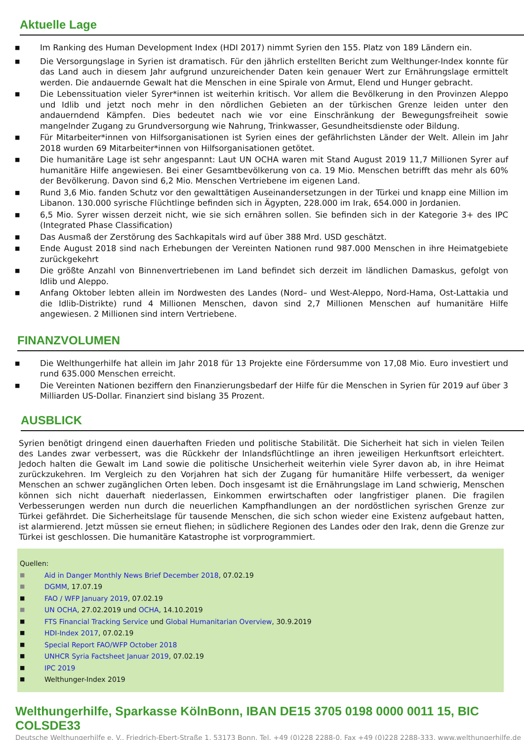Aktuelle Lage
■ Im Ranking des Human Development Index (HDI 2017) nimmt Syrien den 155. Platz von 189 Ländern ein.
■ Die Versorgungslage in Syrien ist dramatisch. Für den jährlich erstellten Bericht zum Welthunger-Index konnte für das Land auch in diesem Jahr aufgrund unzureichender Daten kein genauer Wert zur Ernährungslage ermittelt werden. Die andauernde Gewalt hat die Menschen in eine Spirale von Armut, Elend und Hunger gebracht.
■ Die Lebenssituation vieler Syrer*innen ist weiterhin kritisch. Vor allem die Bevölkerung in den Provinzen Aleppo und Idlib und jetzt noch mehr in den nördlichen Gebieten an der türkischen Grenze leiden unter den andauerndend Kämpfen. Dies bedeutet nach wie vor eine Einschränkung der Bewegungsfreiheit sowie mangelnder Zugang zu Grundversorgung wie Nahrung, Trinkwasser, Gesundheitsdienste oder Bildung.
■ Für Mitarbeiter*innen von Hilfsorganisationen ist Syrien eines der gefährlichsten Länder der Welt. Allein im Jahr 2018 wurden 69 Mitarbeiter*innen von Hilfsorganisationen getötet.
■ Die humanitäre Lage ist sehr angespannt: Laut UN OCHA waren mit Stand August 2019 11,7 Millionen Syrer auf humanitäre Hilfe angewiesen. Bei einer Gesamtbevölkerung von ca. 19 Mio. Menschen betrifft das mehr als 60% der Bevölkerung. Davon sind 6,2 Mio. Menschen Vertriebene im eigenen Land.
■ Rund 3,6 Mio. fanden Schutz vor den gewalttätigen Auseinandersetzungen in der Türkei und knapp eine Million im Libanon. 130.000 syrische Flüchtlinge befinden sich in Ägypten, 228.000 im Irak, 654.000 in Jordanien.
■ 6,5 Mio. Syrer wissen derzeit nicht, wie sie sich ernähren sollen. Sie befinden sich in der Kategorie 3+ des IPC (Integrated Phase Classification)
■ Das Ausmaß der Zerstörung des Sachkapitals wird auf über 388 Mrd. USD geschätzt.
■ Ende August 2018 sind nach Erhebungen der Vereinten Nationen rund 987.000 Menschen in ihre Heimatgebiete zurückgekehrt
■ Die größte Anzahl von Binnenvertriebenen im Land befindet sich derzeit im ländlichen Damaskus, gefolgt von Idlib und Aleppo.
■ Anfang Oktober lebten allein im Nordwesten des Landes (Nord– und West-Aleppo, Nord-Hama, Ost-Lattakia und die Idlib-Distrikte) rund 4 Millionen Menschen, davon sind 2,7 Millionen Menschen auf humanitäre Hilfe angewiesen. 2 Millionen sind intern Vertriebene.
FINANZVOLUMEN
■ Die Welthungerhilfe hat allein im Jahr 2018 für 13 Projekte eine Fördersumme von 17,08 Mio. Euro investiert und rund 635.000 Menschen erreicht.
■ Die Vereinten Nationen beziffern den Finanzierungsbedarf der Hilfe für die Menschen in Syrien für 2019 auf über 3 Milliarden US-Dollar. Finanziert sind bislang 35 Prozent.
AUSBLICK
Syrien benötigt dringend einen dauerhaften Frieden und politische Stabilität. Die Sicherheit hat sich in vielen Teilen des Landes zwar verbessert, was die Rückkehr der Inlandsflüchtlinge an ihren jeweiligen Herkunftsort erleichtert. Jedoch halten die Gewalt im Land sowie die politische Unsicherheit weiterhin viele Syrer davon ab, in ihre Heimat zurückzukehren. Im Vergleich zu den Vorjahren hat sich der Zugang für humanitäre Hilfe verbessert, da weniger Menschen an schwer zugänglichen Orten leben. Doch insgesamt ist die Ernährungslage im Land schwierig, Menschen können sich nicht dauerhaft niederlassen, Einkommen erwirtschaften oder langfristiger planen. Die fragilen Verbesserungen werden nun durch die neuerlichen Kampfhandlungen an der nordöstlichen syrischen Grenze zur Türkei gefährdet. Die Sicherheitslage für tausende Menschen, die sich schon wieder eine Existenz aufgebaut hatten, ist alarmierend. Jetzt müssen sie erneut fliehen; in südlichere Regionen des Landes oder den Irak, denn die Grenze zur Türkei ist geschlossen. Die humanitäre Katastrophe ist vorprogrammiert.
Quellen:
■ Aid in Danger Monthly News Brief December 2018, 07.02.19
■ DGMM, 17.07.19
■ FAO / WFP January 2019, 07.02.19
■ UN OCHA, 27.02.2019 und OCHA, 14.10.2019
■ FTS Financial Tracking Service und Global Humanitarian Overview, 30.9.2019
■ HDI-Index 2017, 07.02.19
■ Special Report FAO/WFP October 2018
■ UNHCR Syria Factsheet Januar 2019, 07.02.19
■ IPC 2019
■ Welthunger-Index 2019
Welthungerhilfe, Sparkasse KölnBonn, IBAN DE15 3705 0198 0000 0011 15, BIC COLSDE33
Deutsche Welthungerhilfe e. V., Friedrich-Ebert-Straße 1, 53173 Bonn, Tel. +49 (0)228 2288-0, Fax +49 (0)228 2288-333, www.welthungerhilfe.de